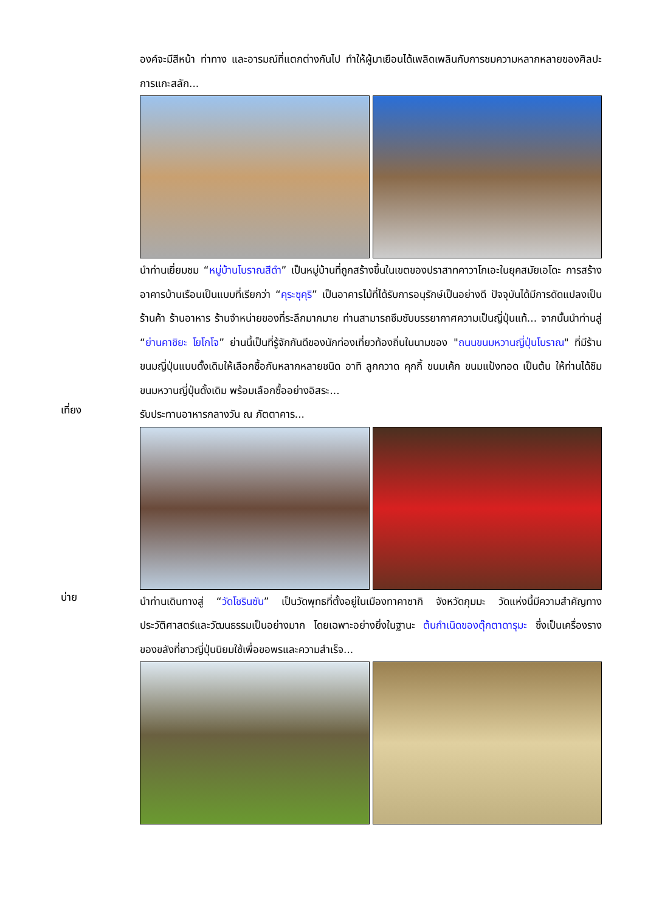องค์จะมีสีหน้า ท่าทาง และอารมณ์ที่แตกต่างกันไป ทำให้ผู้มาเยือนได้เพลิดเพลินกับการชมความหลากหลายของศิลปะการแกะสลัก...
นำท่านเยี่ยมชม “หมู่บ้านโบราณสีดำ” เป็นหมู่บ้านที่ถูกสร้างขึ้นในเขตของปราสาทคาวาโกเอะในยุคสมัยเอโดะ การสร้างอาคารบ้านเรือนเป็นแบบที่เรียกว่า “คุระซุคุริ” เป็นอาคารไม้ที่ได้รับการอนุรักษ์เป็นอย่างดี ปัจจุบันได้มีการดัดแปลงเป็นร้านค้า ร้านอาหาร ร้านจำหน่ายของที่ระลึกมากมาย ท่านสามารถซึมซับบรรยากาศความเป็นญี่ปุ่นแท้... จากนั้นนำท่านสู่ “ย่านคาชิยะ โยโกโจ” ย่านนี้เป็นที่รู้จักกันดีของนักท่องเที่ยวท้องถิ่นในนามของ "ถนนขนมหวานญี่ปุ่นโบราณ" ที่มีร้านขนมญี่ปุ่นแบบดั้งเดิมให้เลือกซื้อกันหลากหลายชนิด อาทิ ลูกกวาด คุกกี้ ขนมเค้ก ขนมแป้งทอด เป็นต้น ให้ท่านได้ชิมขนมหวานญี่ปุ่นดั้งเดิม พร้อมเลือกซื้ออย่างอิสระ...
เที่ยง
รับประทานอาหารกลางวัน ณ ภัตตาคาร...
บ่าย
นำท่านเดินทางสู่ “วัดโชรินซัน” เป็นวัดพุทธที่ตั้งอยู่ในเมืองทาคาซากิ จังหวัดกุมมะ วัดแห่งนี้มีความสำคัญทางประวัติศาสตร์และวัฒนธรรมเป็นอย่างมาก โดยเฉพาะอย่างยิ่งในฐานะ ต้นกำเนิดของตุ๊กตาดารุมะ ซึ่งเป็นเครื่องรางของขลังที่ชาวญี่ปุ่นนิยมใช้เพื่อขอพรและความสำเร็จ...